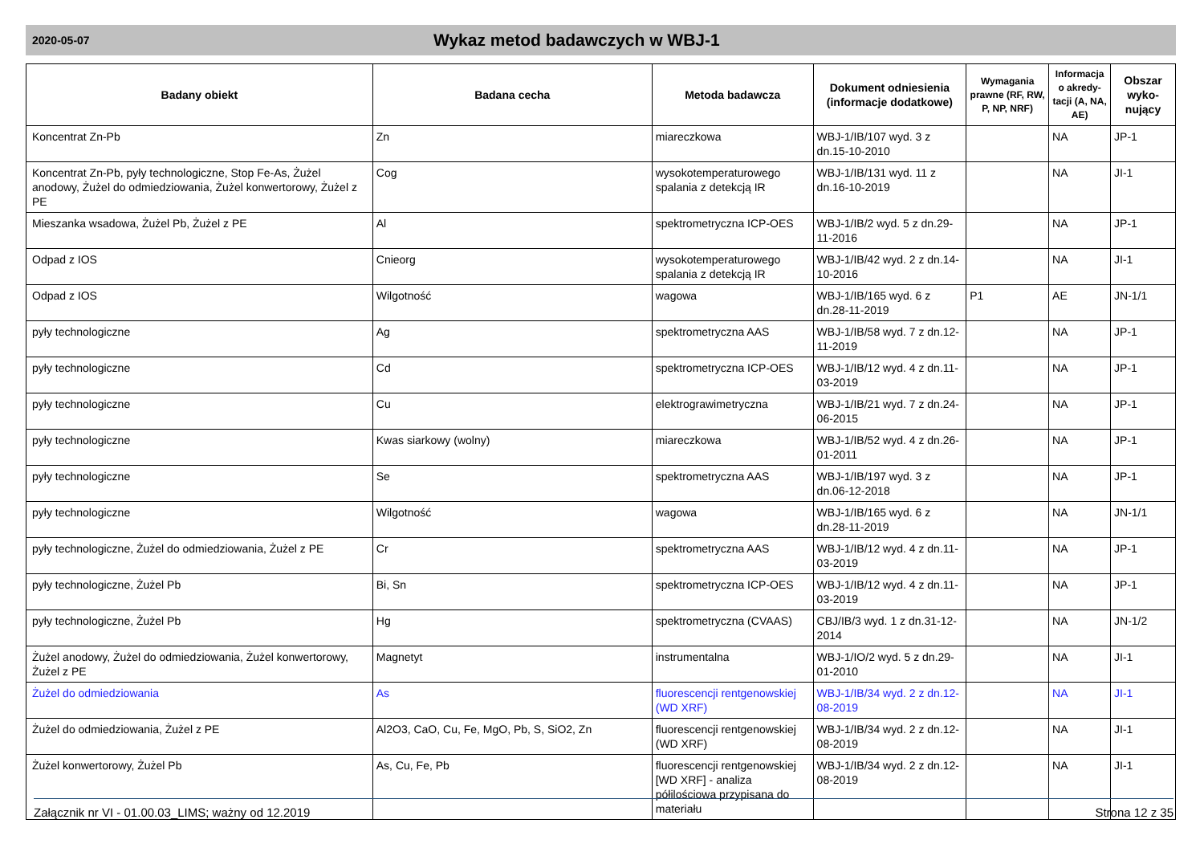2020-05-07
Wykaz metod badawczych w WBJ-1
| Badany obiekt | Badana cecha | Metoda badawcza | Dokument odniesienia (informacje dodatkowe) | Wymagania prawne (RF, RW, P, NP, NRF) | Informacja o akredy-tacji (A, NA, AE) | Obszar wyko-nujący |
| --- | --- | --- | --- | --- | --- | --- |
| Koncentrat Zn-Pb | Zn | miareczkowa | WBJ-1/IB/107 wyd. 3 z dn.15-10-2010 | | NA | JP-1 |
| Koncentrat Zn-Pb, pyły technologiczne, Stop Fe-As, Żużel anodowy, Żużel do odmiedziowania, Żużel konwertorowy, Żużel z PE | Cog | wysokotemperaturowego spalania z detekcją IR | WBJ-1/IB/131 wyd. 11 z dn.16-10-2019 | | NA | JI-1 |
| Mieszanka wsadowa, Żużel Pb, Żużel z PE | Al | spektrometryczna ICP-OES | WBJ-1/IB/2 wyd. 5 z dn.29-11-2016 | | NA | JP-1 |
| Odpad z IOS | Cnieorg | wysokotemperaturowego spalania z detekcją IR | WBJ-1/IB/42 wyd. 2 z dn.14-10-2016 | | NA | JI-1 |
| Odpad z IOS | Wilgotność | wagowa | WBJ-1/IB/165 wyd. 6 z dn.28-11-2019 | P1 | AE | JN-1/1 |
| pyły technologiczne | Ag | spektrometryczna AAS | WBJ-1/IB/58 wyd. 7 z dn.12-11-2019 | | NA | JP-1 |
| pyły technologiczne | Cd | spektrometryczna ICP-OES | WBJ-1/IB/12 wyd. 4 z dn.11-03-2019 | | NA | JP-1 |
| pyły technologiczne | Cu | elektrograwimetryczna | WBJ-1/IB/21 wyd. 7 z dn.24-06-2015 | | NA | JP-1 |
| pyły technologiczne | Kwas siarkowy (wolny) | miareczkowa | WBJ-1/IB/52 wyd. 4 z dn.26-01-2011 | | NA | JP-1 |
| pyły technologiczne | Se | spektrometryczna AAS | WBJ-1/IB/197 wyd. 3 z dn.06-12-2018 | | NA | JP-1 |
| pyły technologiczne | Wilgotność | wagowa | WBJ-1/IB/165 wyd. 6 z dn.28-11-2019 | | NA | JN-1/1 |
| pyły technologiczne, Żużel do odmiedziowania, Żużel z PE | Cr | spektrometryczna AAS | WBJ-1/IB/12 wyd. 4 z dn.11-03-2019 | | NA | JP-1 |
| pyły technologiczne, Żużel Pb | Bi, Sn | spektrometryczna ICP-OES | WBJ-1/IB/12 wyd. 4 z dn.11-03-2019 | | NA | JP-1 |
| pyły technologiczne, Żużel Pb | Hg | spektrometryczna (CVAAS) | CBJ/IB/3 wyd. 1 z dn.31-12-2014 | | NA | JN-1/2 |
| Żużel anodowy, Żużel do odmiedziowania, Żużel konwertorowy, Żużel z PE | Magnetyt | instrumentalna | WBJ-1/IO/2 wyd. 5 z dn.29-01-2010 | | NA | JI-1 |
| Żużel do odmiedziowania | As | fluorescencji rentgenowskiej (WD XRF) | WBJ-1/IB/34 wyd. 2 z dn.12-08-2019 | | NA | JI-1 |
| Żużel do odmiedziowania, Żużel z PE | Al2O3, CaO, Cu, Fe, MgO, Pb, S, SiO2, Zn | fluorescencji rentgenowskiej (WD XRF) | WBJ-1/IB/34 wyd. 2 z dn.12-08-2019 | | NA | JI-1 |
| Żużel konwertorowy, Żużel Pb | As, Cu, Fe, Pb | fluorescencji rentgenowskiej [WD XRF] - analiza półilościowa przypisana do materiału | WBJ-1/IB/34 wyd. 2 z dn.12-08-2019 | | NA | JI-1 |
Załącznik nr VI - 01.00.03_LIMS; ważny od 12.2019 Strona 12 z 35